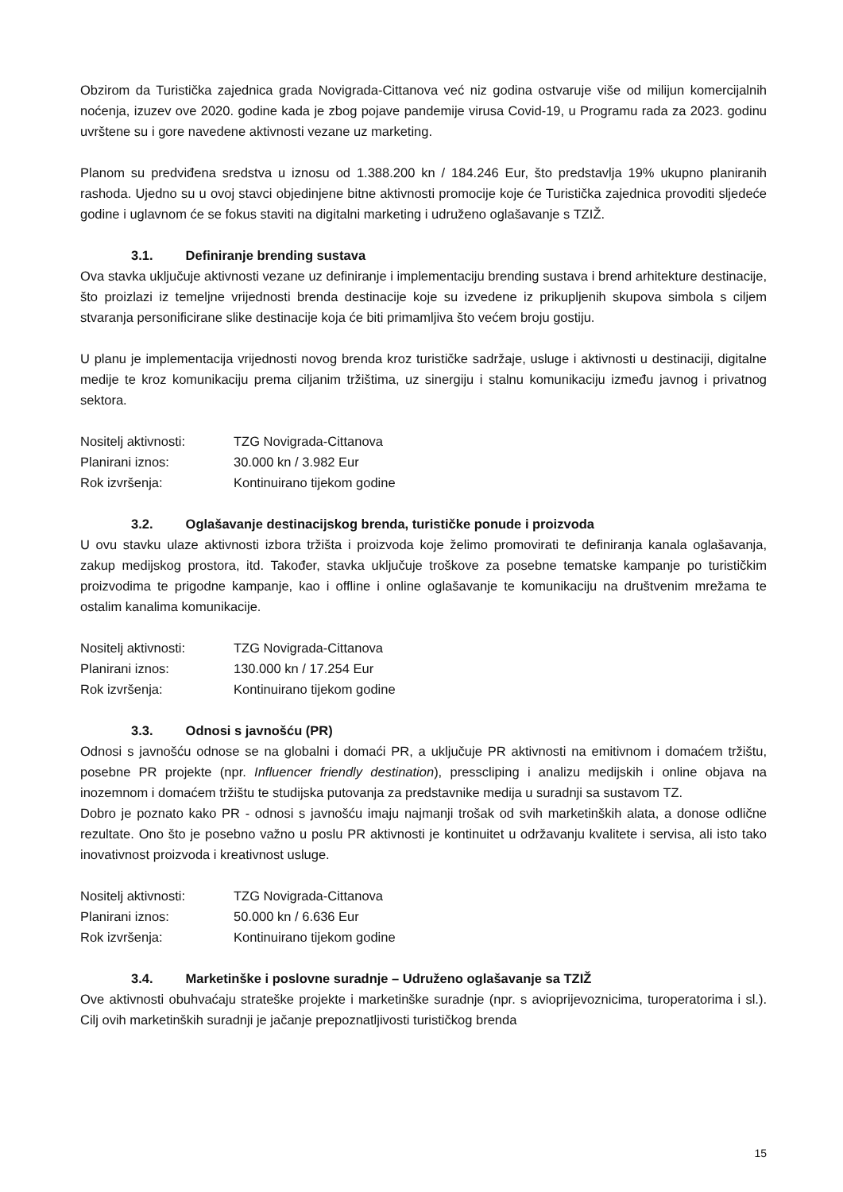Obzirom da Turistička zajednica grada Novigrada-Cittanova već niz godina ostvaruje više od milijun komercijalnih noćenja, izuzev ove 2020. godine kada je zbog pojave pandemije virusa Covid-19, u Programu rada za 2023. godinu uvrštene su i gore navedene aktivnosti vezane uz marketing.
Planom su predviđena sredstva u iznosu od 1.388.200 kn / 184.246 Eur, što predstavlja 19% ukupno planiranih rashoda. Ujedno su u ovoj stavci objedinjene bitne aktivnosti promocije koje će Turistička zajednica provoditi sljedeće godine i uglavnom će se fokus staviti na digitalni marketing i udruženo oglašavanje s TZIŽ.
3.1. Definiranje brending sustava
Ova stavka uključuje aktivnosti vezane uz definiranje i implementaciju brending sustava i brend arhitekture destinacije, što proizlazi iz temeljne vrijednosti brenda destinacije koje su izvedene iz prikupljenih skupova simbola s ciljem stvaranja personificirane slike destinacije koja će biti primamljiva što većem broju gostiju.
U planu je implementacija vrijednosti novog brenda kroz turističke sadržaje, usluge i aktivnosti u destinaciji, digitalne medije te kroz komunikaciju prema ciljanim tržištima, uz sinergiju i stalnu komunikaciju između javnog i privatnog sektora.
Nositelj aktivnosti: TZG Novigrada-Cittanova
Planirani iznos: 30.000 kn / 3.982 Eur
Rok izvršenja: Kontinuirano tijekom godine
3.2. Oglašavanje destinacijskog brenda, turističke ponude i proizvoda
U ovu stavku ulaze aktivnosti izbora tržišta i proizvoda koje želimo promovirati te definiranja kanala oglašavanja, zakup medijskog prostora, itd. Također, stavka uključuje troškove za posebne tematske kampanje po turističkim proizvodima te prigodne kampanje, kao i offline i online oglašavanje te komunikaciju na društvenim mrežama te ostalim kanalima komunikacije.
Nositelj aktivnosti: TZG Novigrada-Cittanova
Planirani iznos: 130.000 kn / 17.254 Eur
Rok izvršenja: Kontinuirano tijekom godine
3.3. Odnosi s javnošću (PR)
Odnosi s javnošću odnose se na globalni i domaći PR, a uključuje PR aktivnosti na emitivnom i domaćem tržištu, posebne PR projekte (npr. Influencer friendly destination), presscliping i analizu medijskih i online objava na inozemnom i domaćem tržištu te studijska putovanja za predstavnike medija u suradnji sa sustavom TZ.
Dobro je poznato kako PR - odnosi s javnošću imaju najmanji trošak od svih marketinških alata, a donose odlične rezultate. Ono što je posebno važno u poslu PR aktivnosti je kontinuitet u održavanju kvalitete i servisa, ali isto tako inovativnost proizvoda i kreativnost usluge.
Nositelj aktivnosti: TZG Novigrada-Cittanova
Planirani iznos: 50.000 kn / 6.636 Eur
Rok izvršenja: Kontinuirano tijekom godine
3.4. Marketinške i poslovne suradnje – Udruženo oglašavanje sa TZIŽ
Ove aktivnosti obuhvaćaju strateške projekte i marketinške suradnje (npr. s avioprijevoznicima, turoperatorima i sl.). Cilj ovih marketinških suradnji je jačanje prepoznatljivosti turističkog brenda
15